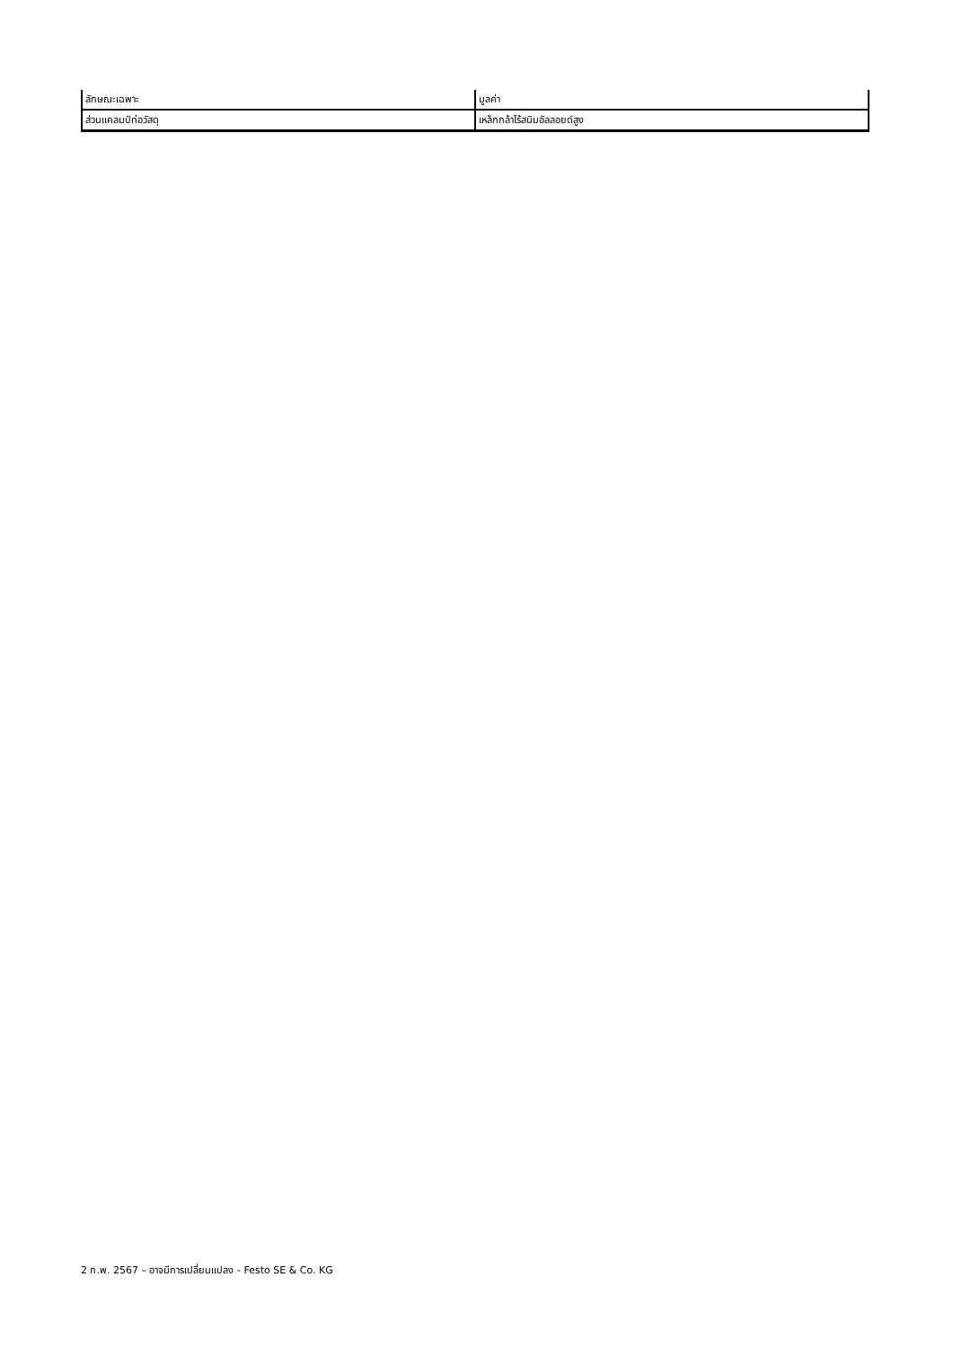| ลักษณะเฉพาะ | มูลค่า |
| ส่วนแคลมป์ท่อวัสดุ | เหล็กกล้าไร้สนิมอัลลอยด์สูง |
2 ก.พ. 2567 – อาจมีการเปลี่ยนแปลง - Festo SE & Co. KG